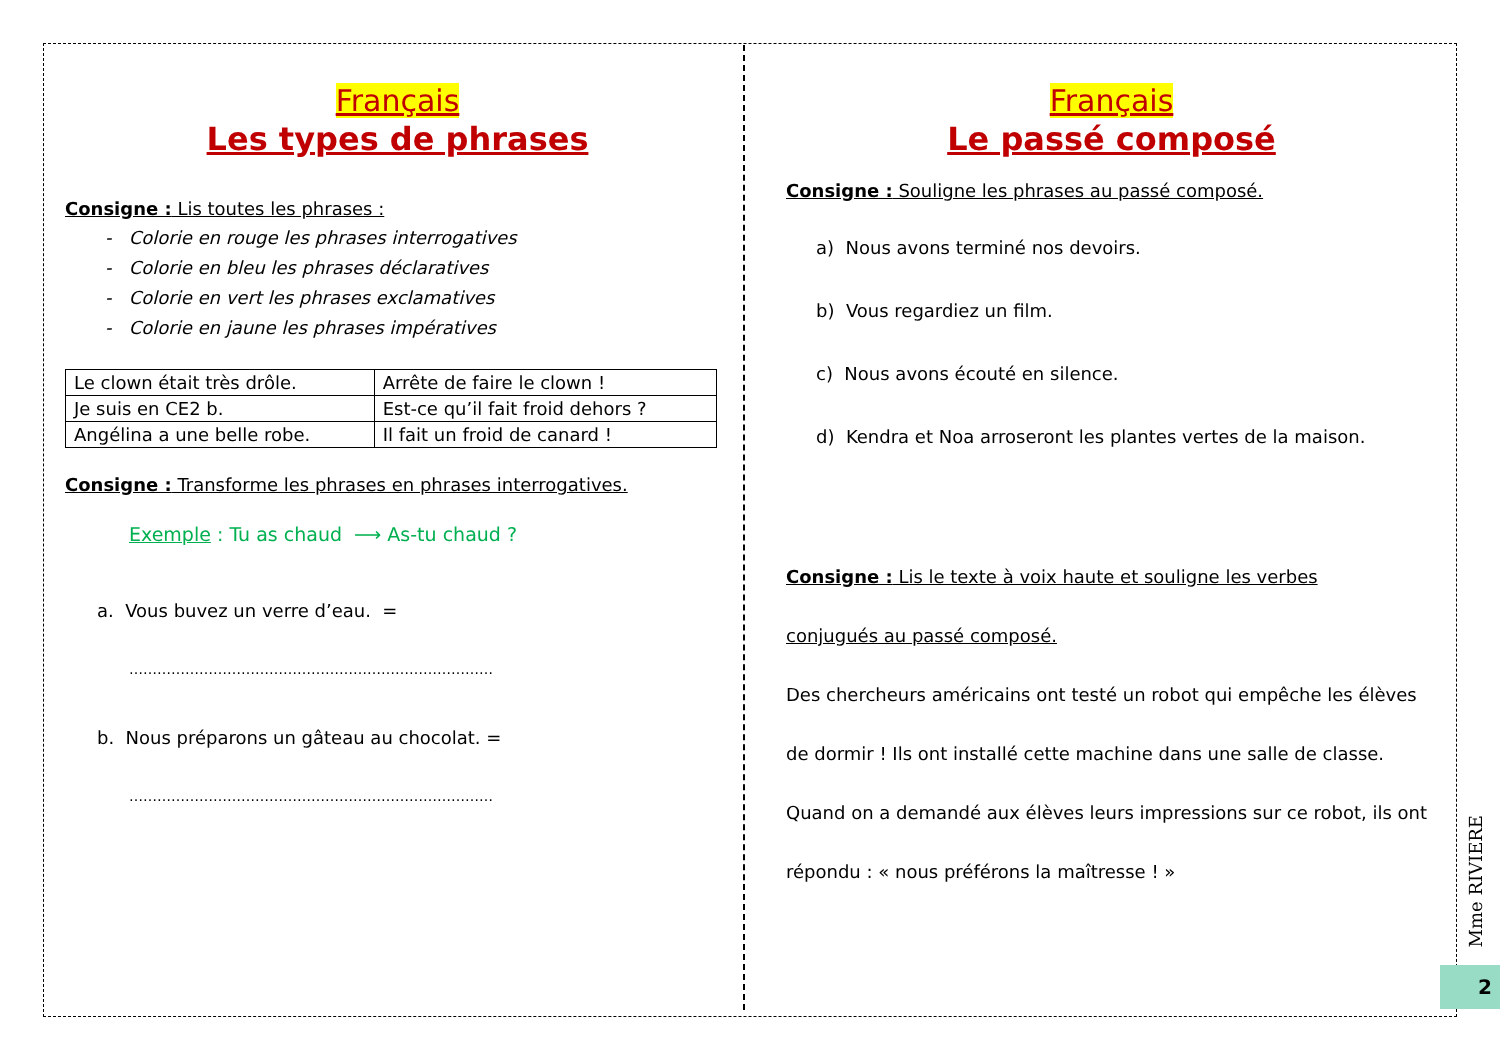Français
Les types de phrases
Consigne : Lis toutes les phrases :
- Colorie en rouge les phrases interrogatives
- Colorie en bleu les phrases déclaratives
- Colorie en vert les phrases exclamatives
- Colorie en jaune les phrases impératives
| Le clown était très drôle. | Arrête de faire le clown ! |
| Je suis en CE2 b. | Est-ce qu’il fait froid dehors ? |
| Angélina a une belle robe. | Il fait un froid de canard ! |
Consigne : Transforme les phrases en phrases interrogatives.
Exemple : Tu as chaud ⟶ As-tu chaud ?
a. Vous buvez un verre d’eau. =
……………………………………………………………………
b. Nous préparons un gâteau au chocolat. =
……………………………………………………………………
Français
Le passé composé
Consigne : Souligne les phrases au passé composé.
a) Nous avons terminé nos devoirs.
b) Vous regardiez un film.
c) Nous avons écouté en silence.
d) Kendra et Noa arroseront les plantes vertes de la maison.
Consigne : Lis le texte à voix haute et souligne les verbes
conjugués au passé composé.
Des chercheurs américains ont testé un robot qui empêche les élèves de dormir ! Ils ont installé cette machine dans une salle de classe. Quand on a demandé aux élèves leurs impressions sur ce robot, ils ont répondu : « nous préférons la maîtresse ! »
Mme RIVIERE
2